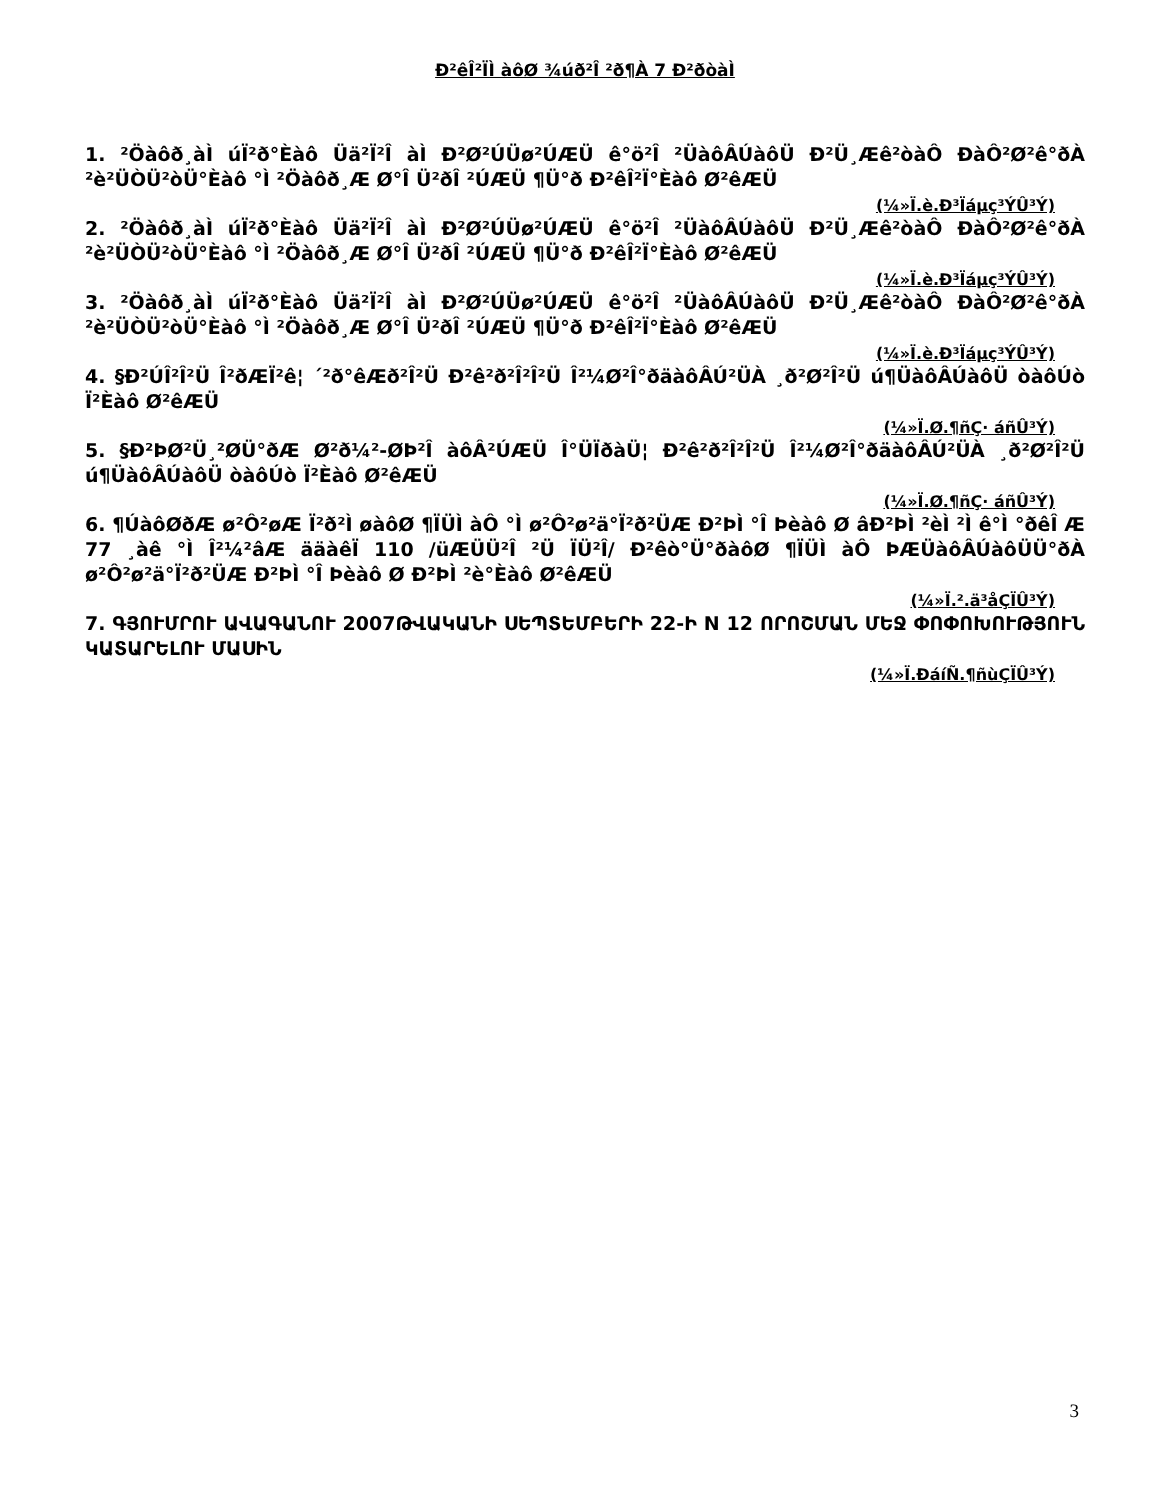Ð²êÎ²ÏÌ àôØ ¾úð²Î ²ð¶À 7 Ð²ðòàÌ
1. ²Öàôð¸àÌ úÏ²ð°Èàô Üä²Ï²Î àÌ Ð²Ø²ÚÜø²ÚÆÜ ê°ö²Î ²ÜàôÂÚàôÜ Ð²Ü¸Æê²òàÔ ÐàÔ²Ø²ê°ðÀ ²è²ÜÒÜ²òÜ°Èàô °Ì ²Öàôð¸Æ Ø°Î Ü²ðÎ ²ÚÆÜ ¶Ü°ð Ð²êÎ²Ï°Èàô Ø²êÆÜ
(¼»Ï.è.Ð³Ïáµç³ÝÛ³Ý)
2. ²Öàôð¸àÌ úÏ²ð°Èàô Üä²Ï²Î àÌ Ð²Ø²ÚÜø²ÚÆÜ ê°ö²Î ²ÜàôÂÚàôÜ Ð²Ü¸Æê²òàÔ ÐàÔ²Ø²ê°ðÀ ²è²ÜÒÜ²òÜ°Èàô °Ì ²Öàôð¸Æ Ø°Î Ü²ðÎ ²ÚÆÜ ¶Ü°ð Ð²êÎ²Ï°Èàô Ø²êÆÜ
(¼»Ï.è.Ð³Ïáµç³ÝÛ³Ý)
3. ²Öàôð¸àÌ úÏ²ð°Èàô Üä²Ï²Î àÌ Ð²Ø²ÚÜø²ÚÆÜ ê°ö²Î ²ÜàôÂÚàôÜ Ð²Ü¸Æê²òàÔ ÐàÔ²Ø²ê°ðÀ ²è²ÜÒÜ²òÜ°Èàô °Ì ²Öàôð¸Æ Ø°Î Ü²ðÎ ²ÚÆÜ ¶Ü°ð Ð²êÎ²Ï°Èàô Ø²êÆÜ
(¼»Ï.è.Ð³Ïáµç³ÝÛ³Ý)
4. §Ð²ÚÎ²Î²Ü Î²ðÆÏ²ê¦ ´²ð°êÆð²Î²Ü Ð²ê²ð²Î²Î²Ü Î²¼Ø²Î°ðäàôÂÚ²ÜÀ ¸ð²Ø²Î²Ü ú¶ÜàôÂÚàôÜ òàôÚò Ï²Èàô Ø²êÆÜ
(¼»Ï.Ø.¶ñÇ· áñÛ³Ý)
5. §Ð²ÞØ²Ü¸²ØÜ°ðÆ Ø²ð¼²-ØÞ²Î àôÂ²ÚÆÜ Î°ÜÏðàÜ¦ Ð²ê²ð²Î²Î²Ü Î²¼Ø²Î°ðäàôÂÚ²ÜÀ ¸ð²Ø²Î²Ü ú¶ÜàôÂÚàôÜ òàôÚò Ï²Èàô Ø²êÆÜ
(¼»Ï.Ø.¶ñÇ· áñÛ³Ý)
6. ¶ÚàôØðÆ ø²Ô²øÆ Ï²ð²Ì øàôØ ¶ÏÜÌ àÔ °Ì ø²Ô²ø²ä°Ï²ð²ÜÆ Ð²ÞÌ °Î Þèàô Ø âÐ²ÞÌ ²èÌ ²Ì ê°Ì °ðêÎ Æ 77 ¸àê °Ì Î²¼²âÆ ääàêÏ 110 /üÆÜÜ²Î ²Ü ÏÜ²Î/ Ð²êò°Ü°ðàôØ ¶ÏÜÌ àÔ ÞÆÜàôÂÚàôÜÜ°ðÀ ø²Ô²ø²ä°Ï²ð²ÜÆ Ð²ÞÌ °Î Þèàô Ø Ð²ÞÌ ²è°Èàô Ø²êÆÜ
(¼»Ï.².ä³åÇÏÛ³Ý)
7. ԳՅՈՒՄՐՈՒ ԱՎԱԳԱՆՈՒ 2007ԹՎԱԿԱՆԻ ՍԵՊՏԵՄԲԵՐԻ 22-Ի N 12 ՈՐՈՇՄԱՆ ՄԵՋ ՓՈՓՈԽՈՒԹՅՈՒՆ ԿԱՏԱՐԵԼՈՒ ՄԱՍԻՆ
(¼»Ï.ÐáíÑ.¶ñùÇÏÛ³Ý)
3